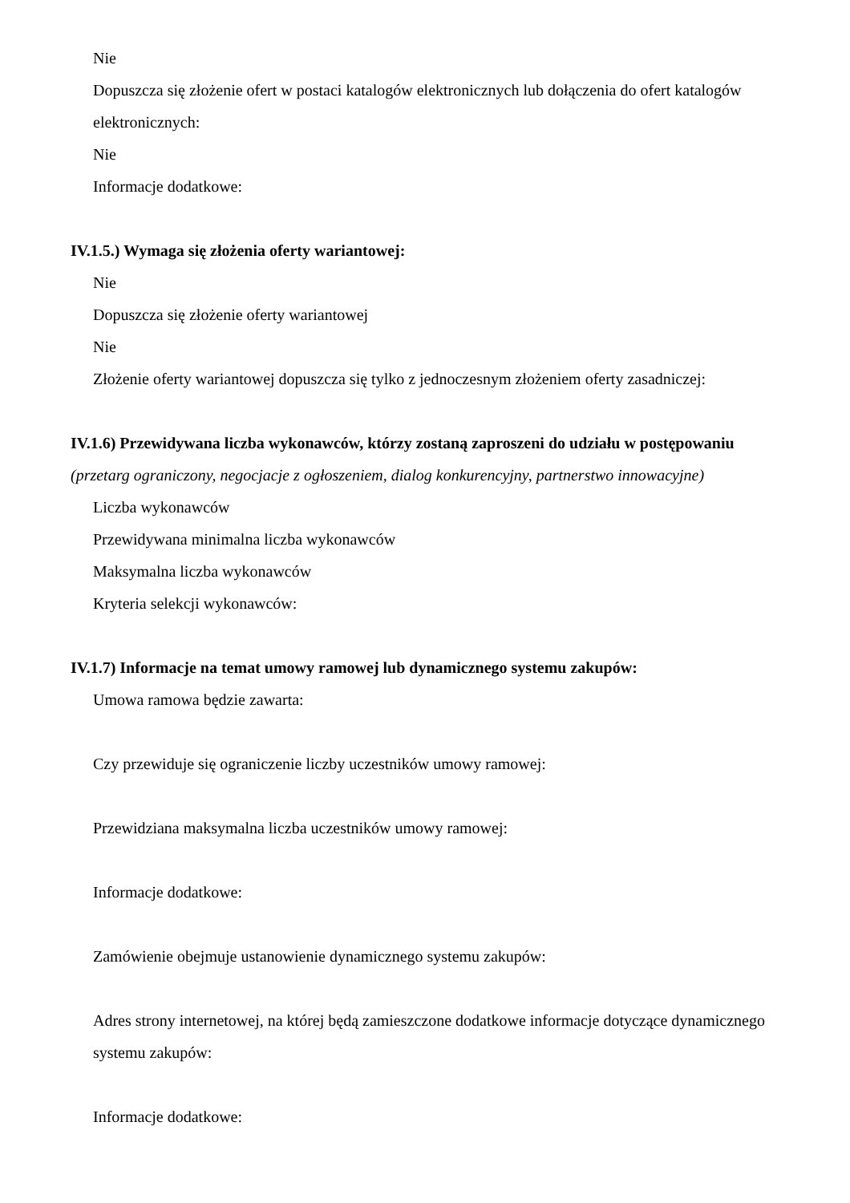Nie
Dopuszcza się złożenie ofert w postaci katalogów elektronicznych lub dołączenia do ofert katalogów elektronicznych:
Nie
Informacje dodatkowe:
IV.1.5.) Wymaga się złożenia oferty wariantowej:
Nie
Dopuszcza się złożenie oferty wariantowej
Nie
Złożenie oferty wariantowej dopuszcza się tylko z jednoczesnym złożeniem oferty zasadniczej:
IV.1.6) Przewidywana liczba wykonawców, którzy zostaną zaproszeni do udziału w postępowaniu
(przetarg ograniczony, negocjacje z ogłoszeniem, dialog konkurencyjny, partnerstwo innowacyjne)
Liczba wykonawców
Przewidywana minimalna liczba wykonawców
Maksymalna liczba wykonawców
Kryteria selekcji wykonawców:
IV.1.7) Informacje na temat umowy ramowej lub dynamicznego systemu zakupów:
Umowa ramowa będzie zawarta:
Czy przewiduje się ograniczenie liczby uczestników umowy ramowej:
Przewidziana maksymalna liczba uczestników umowy ramowej:
Informacje dodatkowe:
Zamówienie obejmuje ustanowienie dynamicznego systemu zakupów:
Adres strony internetowej, na której będą zamieszczone dodatkowe informacje dotyczące dynamicznego systemu zakupów:
Informacje dodatkowe: